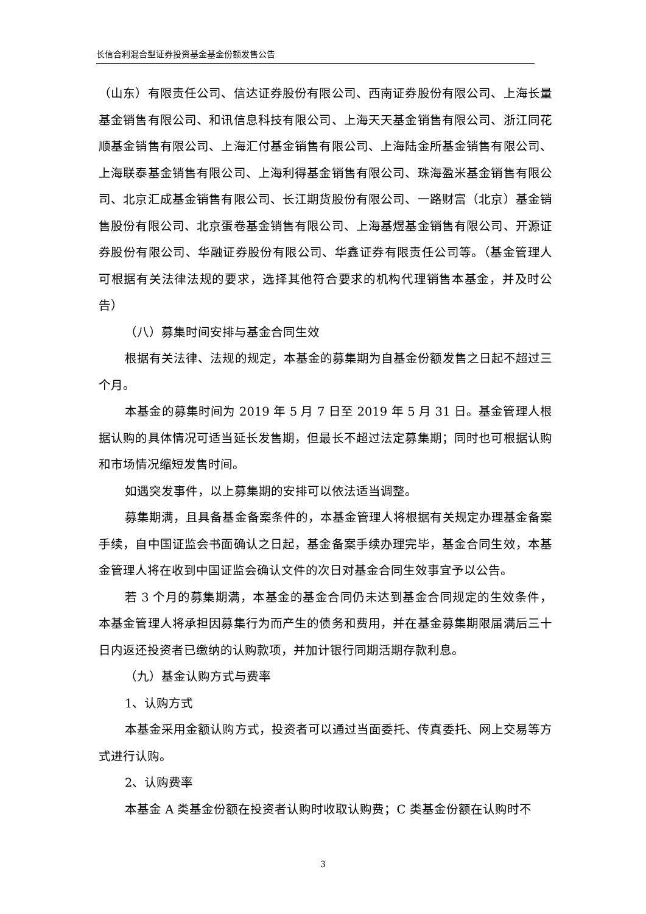长信合利混合型证券投资基金基金份额发售公告
（山东）有限责任公司、信达证券股份有限公司、西南证券股份有限公司、上海长量基金销售有限公司、和讯信息科技有限公司、上海天天基金销售有限公司、浙江同花顺基金销售有限公司、上海汇付基金销售有限公司、上海陆金所基金销售有限公司、上海联泰基金销售有限公司、上海利得基金销售有限公司、珠海盈米基金销售有限公司、北京汇成基金销售有限公司、长江期货股份有限公司、一路财富（北京）基金销售股份有限公司、北京蛋卷基金销售有限公司、上海基煜基金销售有限公司、开源证券股份有限公司、华融证券股份有限公司、华鑫证券有限责任公司等。（基金管理人可根据有关法律法规的要求，选择其他符合要求的机构代理销售本基金，并及时公告）
（八）募集时间安排与基金合同生效
根据有关法律、法规的规定，本基金的募集期为自基金份额发售之日起不超过三个月。
本基金的募集时间为 2019 年 5 月 7 日至 2019 年 5 月 31 日。基金管理人根据认购的具体情况可适当延长发售期，但最长不超过法定募集期；同时也可根据认购和市场情况缩短发售时间。
如遇突发事件，以上募集期的安排可以依法适当调整。
募集期满，且具备基金备案条件的，本基金管理人将根据有关规定办理基金备案手续，自中国证监会书面确认之日起，基金备案手续办理完毕，基金合同生效，本基金管理人将在收到中国证监会确认文件的次日对基金合同生效事宜予以公告。
若 3 个月的募集期满，本基金的基金合同仍未达到基金合同规定的生效条件，本基金管理人将承担因募集行为而产生的债务和费用，并在基金募集期限届满后三十日内返还投资者已缴纳的认购款项，并加计银行同期活期存款利息。
（九）基金认购方式与费率
1、认购方式
本基金采用金额认购方式，投资者可以通过当面委托、传真委托、网上交易等方式进行认购。
2、认购费率
本基金 A 类基金份额在投资者认购时收取认购费；C 类基金份额在认购时不
3